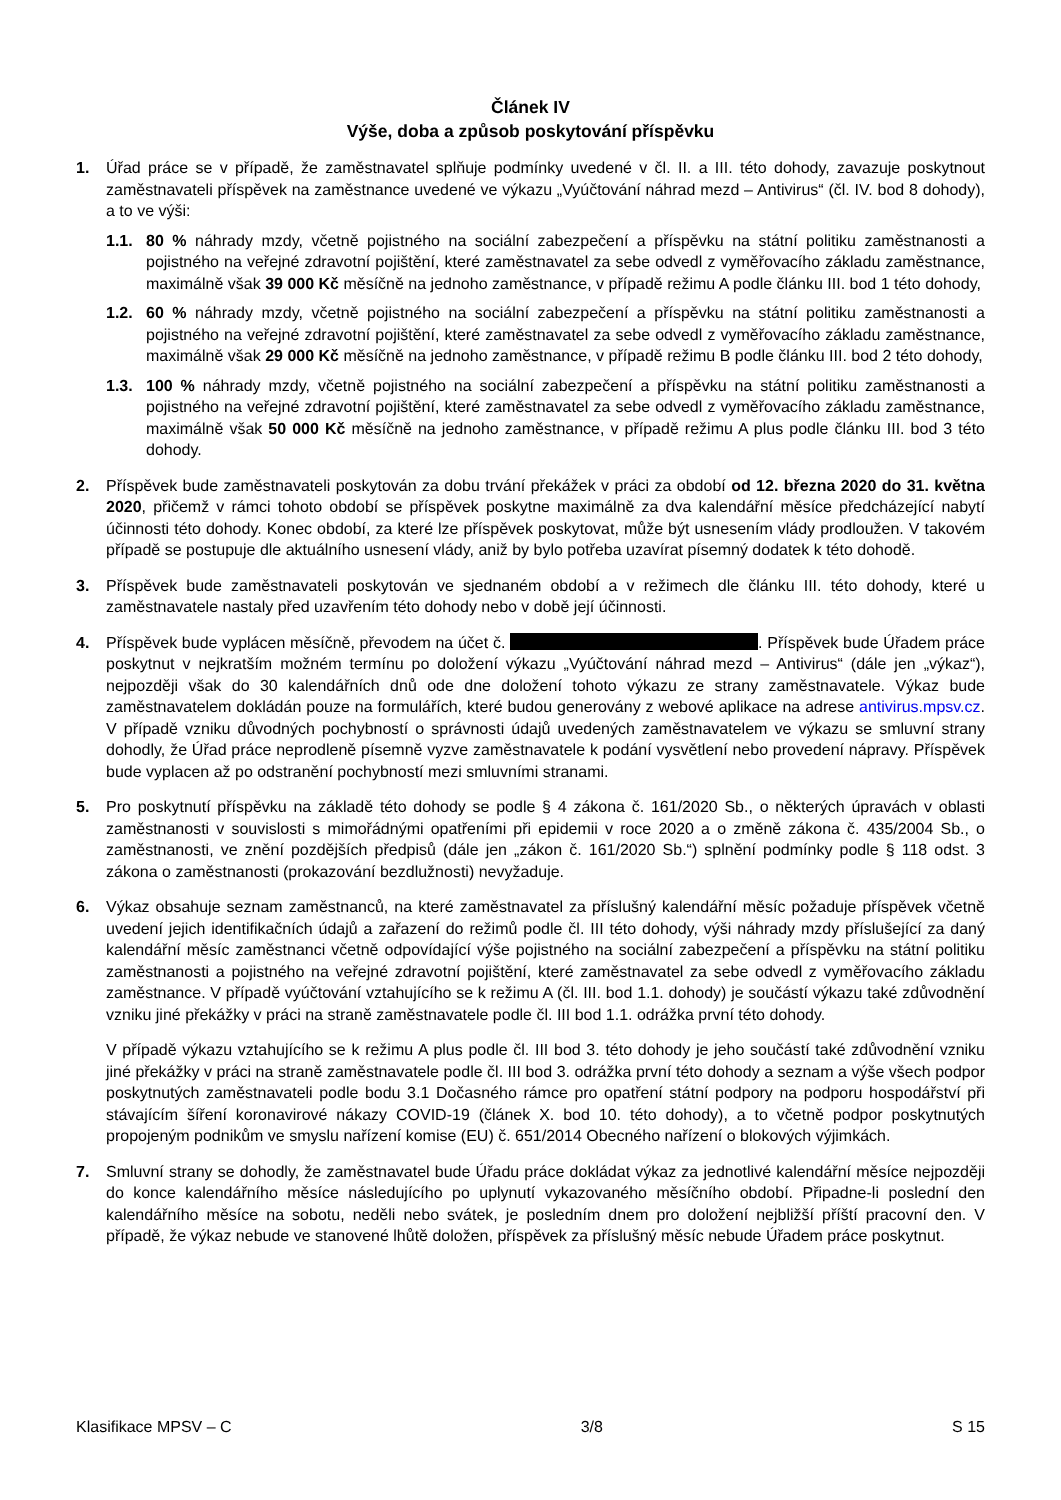Článek IV
Výše, doba a způsob poskytování příspěvku
1. Úřad práce se v případě, že zaměstnavatel splňuje podmínky uvedené v čl. II. a III. této dohody, zavazuje poskytnout zaměstnavateli příspěvek na zaměstnance uvedené ve výkazu „Vyúčtování náhrad mezd – Antivirus“ (čl. IV. bod 8 dohody), a to ve výši:
1.1. 80 % náhrady mzdy, včetně pojistného na sociální zabezpečení a příspěvku na státní politiku zaměstnanosti a pojistného na veřejné zdravotní pojištění, které zaměstnavatel za sebe odvedl z vyměřovacího základu zaměstnance, maximálně však 39 000 Kč měsíčně na jednoho zaměstnance, v případě režimu A podle článku III. bod 1 této dohody,
1.2. 60 % náhrady mzdy, včetně pojistného na sociální zabezpečení a příspěvku na státní politiku zaměstnanosti a pojistného na veřejné zdravotní pojištění, které zaměstnavatel za sebe odvedl z vyměřovacího základu zaměstnance, maximálně však 29 000 Kč měsíčně na jednoho zaměstnance, v případě režimu B podle článku III. bod 2 této dohody,
1.3. 100 % náhrady mzdy, včetně pojistného na sociální zabezpečení a příspěvku na státní politiku zaměstnanosti a pojistného na veřejné zdravotní pojištění, které zaměstnavatel za sebe odvedl z vyměřovacího základu zaměstnance, maximálně však 50 000 Kč měsíčně na jednoho zaměstnance, v případě režimu A plus podle článku III. bod 3 této dohody.
2. Příspěvek bude zaměstnavateli poskytován za dobu trvání překážek v práci za období od 12. března 2020 do 31. května 2020, přičemž v rámci tohoto období se příspěvek poskytne maximálně za dva kalendářní měsíce předcházející nabytí účinnosti této dohody. Konec období, za které lze příspěvek poskytovat, může být usnesením vlády prodloužen. V takovém případě se postupuje dle aktuálního usnesení vlády, aniž by bylo potřeba uzavírat písemný dodatek k této dohodě.
3. Příspěvek bude zaměstnavateli poskytován ve sjednaném období a v režimech dle článku III. této dohody, které u zaměstnavatele nastaly před uzavřením této dohody nebo v době její účinnosti.
4. Příspěvek bude vyplácen měsíčně, převodem na účet č. . Příspěvek bude Úřadem práce poskytnut v nejkratším možném termínu po doložení výkazu „Vyúčtování náhrad mezd – Antivirus“ (dále jen „výkaz“), nejpozději však do 30 kalendářních dnů ode dne doložení tohoto výkazu ze strany zaměstnavatele. Výkaz bude zaměstnavatelem dokládán pouze na formulářích, které budou generovány z webové aplikace na adrese antivirus.mpsv.cz. V případě vzniku důvodných pochybností o správnosti údajů uvedených zaměstnavatelem ve výkazu se smluvní strany dohodly, že Úřad práce neprodleně písemně vyzve zaměstnavatele k podání vysvětlení nebo provedení nápravy. Příspěvek bude vyplacen až po odstranění pochybností mezi smluvními stranami.
5. Pro poskytnutí příspěvku na základě této dohody se podle § 4 zákona č. 161/2020 Sb., o některých úpravách v oblasti zaměstnanosti v souvislosti s mimořádnými opatřeními při epidemii v roce 2020 a o změně zákona č. 435/2004 Sb., o zaměstnanosti, ve znění pozdějších předpisů (dále jen „zákon č. 161/2020 Sb.“) splnění podmínky podle § 118 odst. 3 zákona o zaměstnanosti (prokazování bezdlužnosti) nevyžaduje.
6. Výkaz obsahuje seznam zaměstnanců, na které zaměstnavatel za příslušný kalendářní měsíc požaduje příspěvek včetně uvedení jejich identifikačních údajů a zařazení do režimů podle čl. III této dohody, výši náhrady mzdy příslušející za daný kalendářní měsíc zaměstnanci včetně odpovídající výše pojistného na sociální zabezpečení a příspěvku na státní politiku zaměstnanosti a pojistného na veřejné zdravotní pojištění, které zaměstnavatel za sebe odvedl z vyměřovacího základu zaměstnance. V případě vyúčtování vztahujícího se k režimu A (čl. III. bod 1.1. dohody) je součástí výkazu také zdůvodnění vzniku jiné překážky v práci na straně zaměstnavatele podle čl. III bod 1.1. odrážka první této dohody.
V případě výkazu vztahujícího se k režimu A plus podle čl. III bod 3. této dohody je jeho součástí také zdůvodnění vzniku jiné překážky v práci na straně zaměstnavatele podle čl. III bod 3. odrážka první této dohody a seznam a výše všech podpor poskytnutých zaměstnavateli podle bodu 3.1 Dočasného rámce pro opatření státní podpory na podporu hospodářství při stávajícím šíření koronavirové nákazy COVID-19 (článek X. bod 10. této dohody), a to včetně podpor poskytnutých propojeným podnikům ve smyslu nařízení komise (EU) č. 651/2014 Obecného nařízení o blokových výjimkách.
7. Smluvní strany se dohodly, že zaměstnavatel bude Úřadu práce dokládat výkaz za jednotlivé kalendářní měsíce nejpozději do konce kalendářního měsíce následujícího po uplynutí vykazovaného měsíčního období. Připadne-li poslední den kalendářního měsíce na sobotu, neděli nebo svátek, je posledním dnem pro doložení nejbližší příští pracovní den. V případě, že výkaz nebude ve stanovené lhůtě doložen, příspěvek za příslušný měsíc nebude Úřadem práce poskytnut.
Klasifikace MPSV – C 3/8 S 15